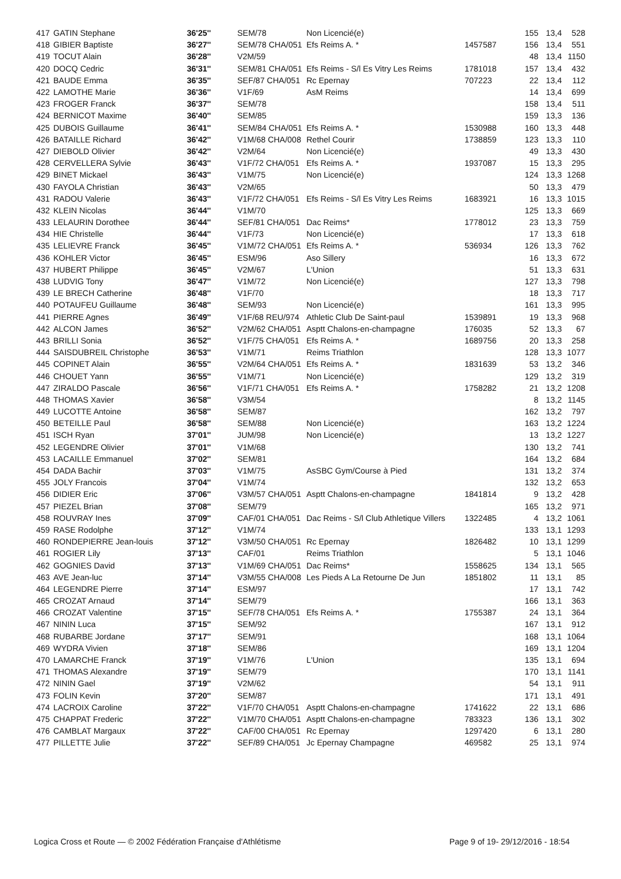| 417 | GATIN Stephane | 36'25'' | SEM/78 | Non Licencié(e) | | 155 | 13,4 | 528 |
| 418 | GIBIER Baptiste | 36'27'' | SEM/78 CHA/051 | Efs Reims A. * | 1457587 | 156 | 13,4 | 551 |
| 419 | TOCUT Alain | 36'28'' | V2M/59 | | | 48 | 13,4 | 1150 |
| 420 | DOCQ Cedric | 36'31'' | SEM/81 CHA/051 | Efs Reims - S/l Es Vitry Les Reims | 1781018 | 157 | 13,4 | 432 |
| 421 | BAUDE Emma | 36'35'' | SEF/87 CHA/051 | Rc Epernay | 707223 | 22 | 13,4 | 112 |
| 422 | LAMOTHE Marie | 36'36'' | V1F/69 | AsM Reims | | 14 | 13,4 | 699 |
| 423 | FROGER Franck | 36'37'' | SEM/78 | | | 158 | 13,4 | 511 |
| 424 | BERNICOT Maxime | 36'40'' | SEM/85 | | | 159 | 13,3 | 136 |
| 425 | DUBOIS Guillaume | 36'41'' | SEM/84 CHA/051 | Efs Reims A. * | 1530988 | 160 | 13,3 | 448 |
| 426 | BATAILLE Richard | 36'42'' | V1M/68 CHA/008 | Rethel Courir | 1738859 | 123 | 13,3 | 110 |
| 427 | DIEBOLD Olivier | 36'42'' | V2M/64 | Non Licencié(e) | | 49 | 13,3 | 430 |
| 428 | CERVELLERA Sylvie | 36'43'' | V1F/72 CHA/051 | Efs Reims A. * | 1937087 | 15 | 13,3 | 295 |
| 429 | BINET Mickael | 36'43'' | V1M/75 | Non Licencié(e) | | 124 | 13,3 | 1268 |
| 430 | FAYOLA Christian | 36'43'' | V2M/65 | | | 50 | 13,3 | 479 |
| 431 | RADOU Valerie | 36'43'' | V1F/72 CHA/051 | Efs Reims - S/l Es Vitry Les Reims | 1683921 | 16 | 13,3 | 1015 |
| 432 | KLEIN Nicolas | 36'44'' | V1M/70 | | | 125 | 13,3 | 669 |
| 433 | LELAURIN Dorothee | 36'44'' | SEF/81 CHA/051 | Dac Reims* | 1778012 | 23 | 13,3 | 759 |
| 434 | HIE Christelle | 36'44'' | V1F/73 | Non Licencié(e) | | 17 | 13,3 | 618 |
| 435 | LELIEVRE Franck | 36'45'' | V1M/72 CHA/051 | Efs Reims A. * | 536934 | 126 | 13,3 | 762 |
| 436 | KOHLER Victor | 36'45'' | ESM/96 | Aso Sillery | | 16 | 13,3 | 672 |
| 437 | HUBERT Philippe | 36'45'' | V2M/67 | L'Union | | 51 | 13,3 | 631 |
| 438 | LUDVIG Tony | 36'47'' | V1M/72 | Non Licencié(e) | | 127 | 13,3 | 798 |
| 439 | LE BRECH Catherine | 36'48'' | V1F/70 | | | 18 | 13,3 | 717 |
| 440 | POTAUFEU Guillaume | 36'48'' | SEM/93 | Non Licencié(e) | | 161 | 13,3 | 995 |
| 441 | PIERRE Agnes | 36'49'' | V1F/68 REU/974 | Athletic Club De Saint-paul | 1539891 | 19 | 13,3 | 968 |
| 442 | ALCON James | 36'52'' | V2M/62 CHA/051 | Asptt Chalons-en-champagne | 176035 | 52 | 13,3 | 67 |
| 443 | BRILLI Sonia | 36'52'' | V1F/75 CHA/051 | Efs Reims A. * | 1689756 | 20 | 13,3 | 258 |
| 444 | SAISDUBREIL Christophe | 36'53'' | V1M/71 | Reims Triathlon | | 128 | 13,3 | 1077 |
| 445 | COPINET Alain | 36'55'' | V2M/64 CHA/051 | Efs Reims A. * | 1831639 | 53 | 13,2 | 346 |
| 446 | CHOUET Yann | 36'55'' | V1M/71 | Non Licencié(e) | | 129 | 13,2 | 319 |
| 447 | ZIRALDO Pascale | 36'56'' | V1F/71 CHA/051 | Efs Reims A. * | 1758282 | 21 | 13,2 | 1208 |
| 448 | THOMAS Xavier | 36'58'' | V3M/54 | | | 8 | 13,2 | 1145 |
| 449 | LUCOTTE Antoine | 36'58'' | SEM/87 | | | 162 | 13,2 | 797 |
| 450 | BETEILLE Paul | 36'58'' | SEM/88 | Non Licencié(e) | | 163 | 13,2 | 1224 |
| 451 | ISCH Ryan | 37'01'' | JUM/98 | Non Licencié(e) | | 13 | 13,2 | 1227 |
| 452 | LEGENDRE Olivier | 37'01'' | V1M/68 | | | 130 | 13,2 | 741 |
| 453 | LACAILLE Emmanuel | 37'02'' | SEM/81 | | | 164 | 13,2 | 684 |
| 454 | DADA Bachir | 37'03'' | V1M/75 | AsSBC Gym/Course à Pied | | 131 | 13,2 | 374 |
| 455 | JOLY Francois | 37'04'' | V1M/74 | | | 132 | 13,2 | 653 |
| 456 | DIDIER Eric | 37'06'' | V3M/57 CHA/051 | Asptt Chalons-en-champagne | 1841814 | 9 | 13,2 | 428 |
| 457 | PIEZEL Brian | 37'08'' | SEM/79 | | | 165 | 13,2 | 971 |
| 458 | ROUVRAY Ines | 37'09'' | CAF/01 CHA/051 | Dac Reims - S/l Club Athletique Villers | 1322485 | 4 | 13,2 | 1061 |
| 459 | RASE Rodolphe | 37'12'' | V1M/74 | | | 133 | 13,1 | 1293 |
| 460 | RONDEPIERRE Jean-louis | 37'12'' | V3M/50 CHA/051 | Rc Epernay | 1826482 | 10 | 13,1 | 1299 |
| 461 | ROGIER Lily | 37'13'' | CAF/01 | Reims Triathlon | | 5 | 13,1 | 1046 |
| 462 | GOGNIES David | 37'13'' | V1M/69 CHA/051 | Dac Reims* | 1558625 | 134 | 13,1 | 565 |
| 463 | AVE Jean-luc | 37'14'' | V3M/55 CHA/008 | Les Pieds A La Retourne De Jun | 1851802 | 11 | 13,1 | 85 |
| 464 | LEGENDRE Pierre | 37'14'' | ESM/97 | | | 17 | 13,1 | 742 |
| 465 | CROZAT Arnaud | 37'14'' | SEM/79 | | | 166 | 13,1 | 363 |
| 466 | CROZAT Valentine | 37'15'' | SEF/78 CHA/051 | Efs Reims A. * | 1755387 | 24 | 13,1 | 364 |
| 467 | NININ Luca | 37'15'' | SEM/92 | | | 167 | 13,1 | 912 |
| 468 | RUBARBE Jordane | 37'17'' | SEM/91 | | | 168 | 13,1 | 1064 |
| 469 | WYDRA Vivien | 37'18'' | SEM/86 | | | 169 | 13,1 | 1204 |
| 470 | LAMARCHE Franck | 37'19'' | V1M/76 | L'Union | | 135 | 13,1 | 694 |
| 471 | THOMAS Alexandre | 37'19'' | SEM/79 | | | 170 | 13,1 | 1141 |
| 472 | NININ Gael | 37'19'' | V2M/62 | | | 54 | 13,1 | 911 |
| 473 | FOLIN Kevin | 37'20'' | SEM/87 | | | 171 | 13,1 | 491 |
| 474 | LACROIX Caroline | 37'22'' | V1F/70 CHA/051 | Asptt Chalons-en-champagne | 1741622 | 22 | 13,1 | 686 |
| 475 | CHAPPAT Frederic | 37'22'' | V1M/70 CHA/051 | Asptt Chalons-en-champagne | 783323 | 136 | 13,1 | 302 |
| 476 | CAMBLAT Margaux | 37'22'' | CAF/00 CHA/051 | Rc Epernay | 1297420 | 6 | 13,1 | 280 |
| 477 | PILLETTE Julie | 37'22'' | SEF/89 CHA/051 | Jc Epernay Champagne | 469582 | 25 | 13,1 | 974 |
Logica Cross et Route — © 2002 Fédération Française d'Athlétisme
Page 9 of 19- 29/12/2016 - 18:54